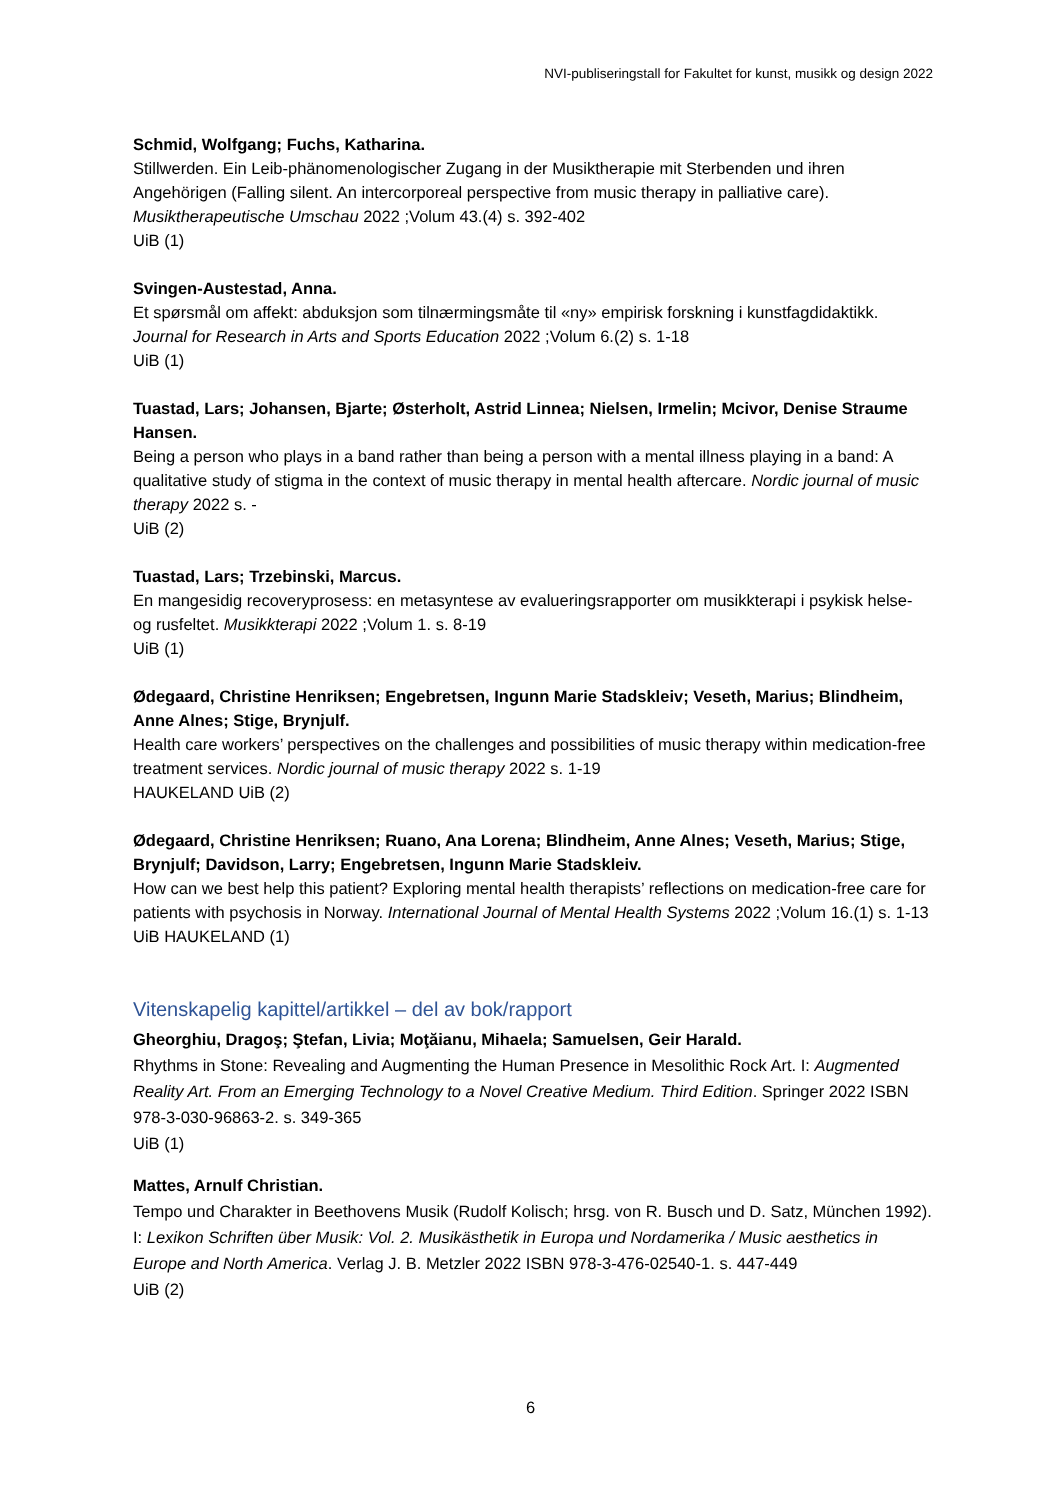NVI-publiseringstall for Fakultet for kunst, musikk og design 2022
Schmid, Wolfgang; Fuchs, Katharina.
Stillwerden. Ein Leib-phänomenologischer Zugang in der Musiktherapie mit Sterbenden und ihren Angehörigen (Falling silent. An intercorporeal perspective from music therapy in palliative care). Musiktherapeutische Umschau 2022 ;Volum 43.(4) s. 392-402
UiB (1)
Svingen-Austestad, Anna.
Et spørsmål om affekt: abduksjon som tilnærmingsmåte til «ny» empirisk forskning i kunstfagdidaktikk. Journal for Research in Arts and Sports Education 2022 ;Volum 6.(2) s. 1-18
UiB (1)
Tuastad, Lars; Johansen, Bjarte; Østerholt, Astrid Linnea; Nielsen, Irmelin; Mcivor, Denise Straume Hansen.
Being a person who plays in a band rather than being a person with a mental illness playing in a band: A qualitative study of stigma in the context of music therapy in mental health aftercare. Nordic journal of music therapy 2022 s. -
UiB (2)
Tuastad, Lars; Trzebinski, Marcus.
En mangesidig recoveryprosess: en metasyntese av evalueringsrapporter om musikkterapi i psykisk helse- og rusfeltet. Musikkterapi 2022 ;Volum 1. s. 8-19
UiB (1)
Ødegaard, Christine Henriksen; Engebretsen, Ingunn Marie Stadskleiv; Veseth, Marius; Blindheim, Anne Alnes; Stige, Brynjulf.
Health care workers’ perspectives on the challenges and possibilities of music therapy within medication-free treatment services. Nordic journal of music therapy 2022 s. 1-19
HAUKELAND UiB (2)
Ødegaard, Christine Henriksen; Ruano, Ana Lorena; Blindheim, Anne Alnes; Veseth, Marius; Stige, Brynjulf; Davidson, Larry; Engebretsen, Ingunn Marie Stadskleiv.
How can we best help this patient? Exploring mental health therapists’ reflections on medication-free care for patients with psychosis in Norway. International Journal of Mental Health Systems 2022 ;Volum 16.(1) s. 1-13
UiB HAUKELAND (1)
Vitenskapelig kapittel/artikkel – del av bok/rapport
Gheorghiu, Dragoş; Ştefan, Livia; Moţăianu, Mihaela; Samuelsen, Geir Harald.
Rhythms in Stone: Revealing and Augmenting the Human Presence in Mesolithic Rock Art. I: Augmented Reality Art. From an Emerging Technology to a Novel Creative Medium. Third Edition. Springer 2022 ISBN 978-3-030-96863-2. s. 349-365
UiB (1)
Mattes, Arnulf Christian.
Tempo und Charakter in Beethovens Musik (Rudolf Kolisch; hrsg. von R. Busch und D. Satz, München 1992). I: Lexikon Schriften über Musik: Vol. 2. Musikästhetik in Europa und Nordamerika / Music aesthetics in Europe and North America. Verlag J. B. Metzler 2022 ISBN 978-3-476-02540-1. s. 447-449
UiB (2)
6